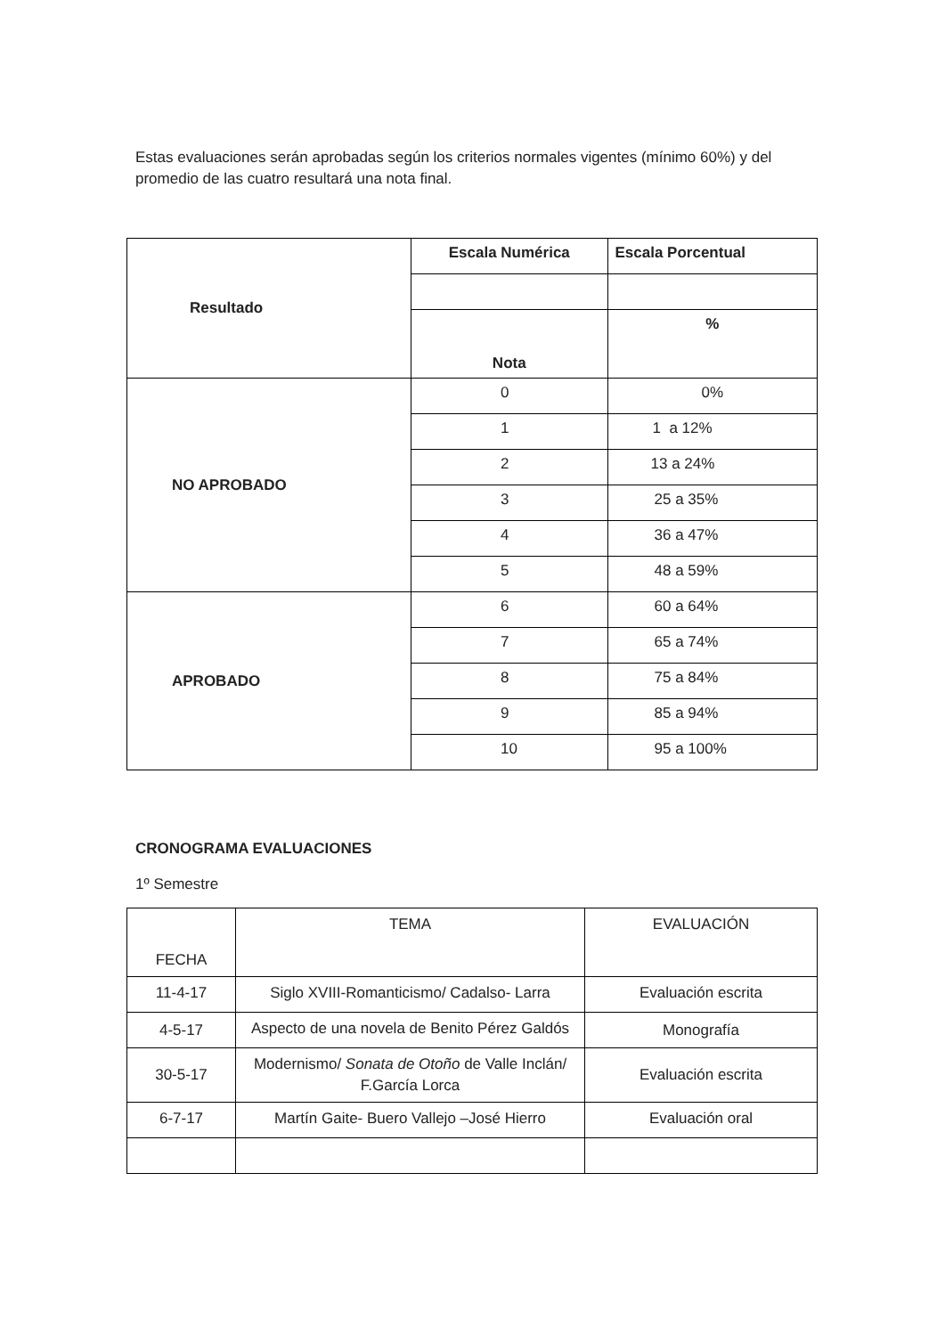Estas evaluaciones serán aprobadas según los criterios normales vigentes (mínimo 60%) y del promedio de las cuatro resultará una nota final.
| Resultado | Escala Numérica | Escala Porcentual |
| | Nota | % |
| NO APROBADO | 0 | 0% |
| | 1 | 1 a 12% |
| | 2 | 13 a 24% |
| | 3 | 25 a 35% |
| | 4 | 36 a 47% |
| | 5 | 48 a 59% |
| APROBADO | 6 | 60 a 64% |
| | 7 | 65 a 74% |
| | 8 | 75 a 84% |
| | 9 | 85 a 94% |
| | 10 | 95 a 100% |
CRONOGRAMA EVALUACIONES
1º Semestre
| FECHA | TEMA | EVALUACIÓN |
| 11-4-17 | Siglo XVIII-Romanticismo/ Cadalso- Larra | Evaluación escrita |
| 4-5-17 | Aspecto de una novela de Benito Pérez Galdós | Monografía |
| 30-5-17 | Modernismo/ Sonata de Otoño de Valle Inclán/ F.García Lorca | Evaluación escrita |
| 6-7-17 | Martín Gaite- Buero Vallejo –José Hierro | Evaluación oral |